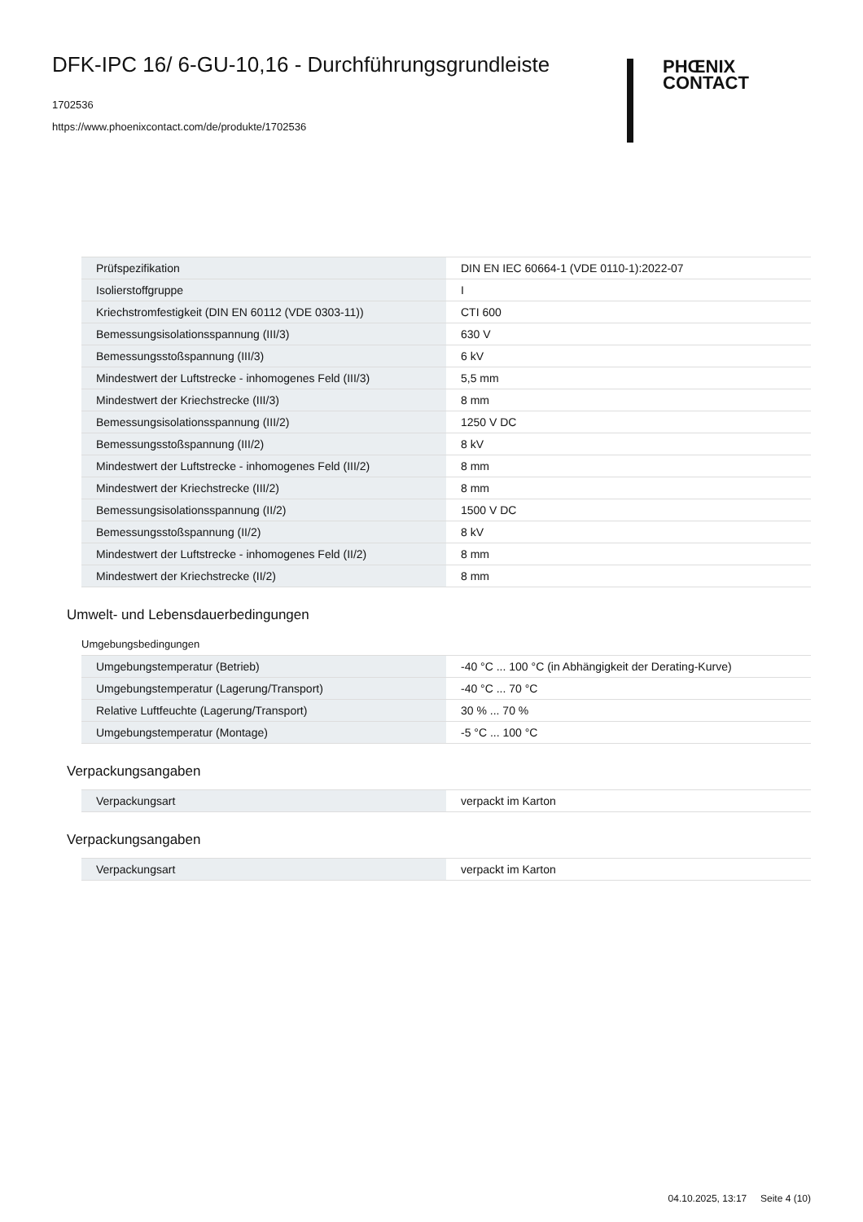DFK-IPC 16/ 6-GU-10,16 - Durchführungsgrundleiste
1702536
https://www.phoenixcontact.com/de/produkte/1702536
PHŒNIX
CONTACT
| Prüfspezifikation | DIN EN IEC 60664-1 (VDE 0110-1):2022-07 |
| Isolierstoffgruppe | I |
| Kriechstromfestigkeit (DIN EN 60112 (VDE 0303-11)) | CTI 600 |
| Bemessungsisolationsspannung (III/3) | 630 V |
| Bemessungsstoßspannung (III/3) | 6 kV |
| Mindestwert der Luftstrecke - inhomogenes Feld (III/3) | 5,5 mm |
| Mindestwert der Kriechstrecke (III/3) | 8 mm |
| Bemessungsisolationsspannung (III/2) | 1250 V DC |
| Bemessungsstoßspannung (III/2) | 8 kV |
| Mindestwert der Luftstrecke - inhomogenes Feld (III/2) | 8 mm |
| Mindestwert der Kriechstrecke (III/2) | 8 mm |
| Bemessungsisolationsspannung (II/2) | 1500 V DC |
| Bemessungsstoßspannung (II/2) | 8 kV |
| Mindestwert der Luftstrecke - inhomogenes Feld (II/2) | 8 mm |
| Mindestwert der Kriechstrecke (II/2) | 8 mm |
Umwelt- und Lebensdauerbedingungen
Umgebungsbedingungen
| Umgebungstemperatur (Betrieb) | -40 °C ... 100 °C (in Abhängigkeit der Derating-Kurve) |
| Umgebungstemperatur (Lagerung/Transport) | -40 °C ... 70 °C |
| Relative Luftfeuchte (Lagerung/Transport) | 30 % ... 70 % |
| Umgebungstemperatur (Montage) | -5 °C ... 100 °C |
Verpackungsangaben
| Verpackungsart | verpackt im Karton |
Verpackungsangaben
| Verpackungsart | verpackt im Karton |
04.10.2025, 13:17 Seite 4 (10)